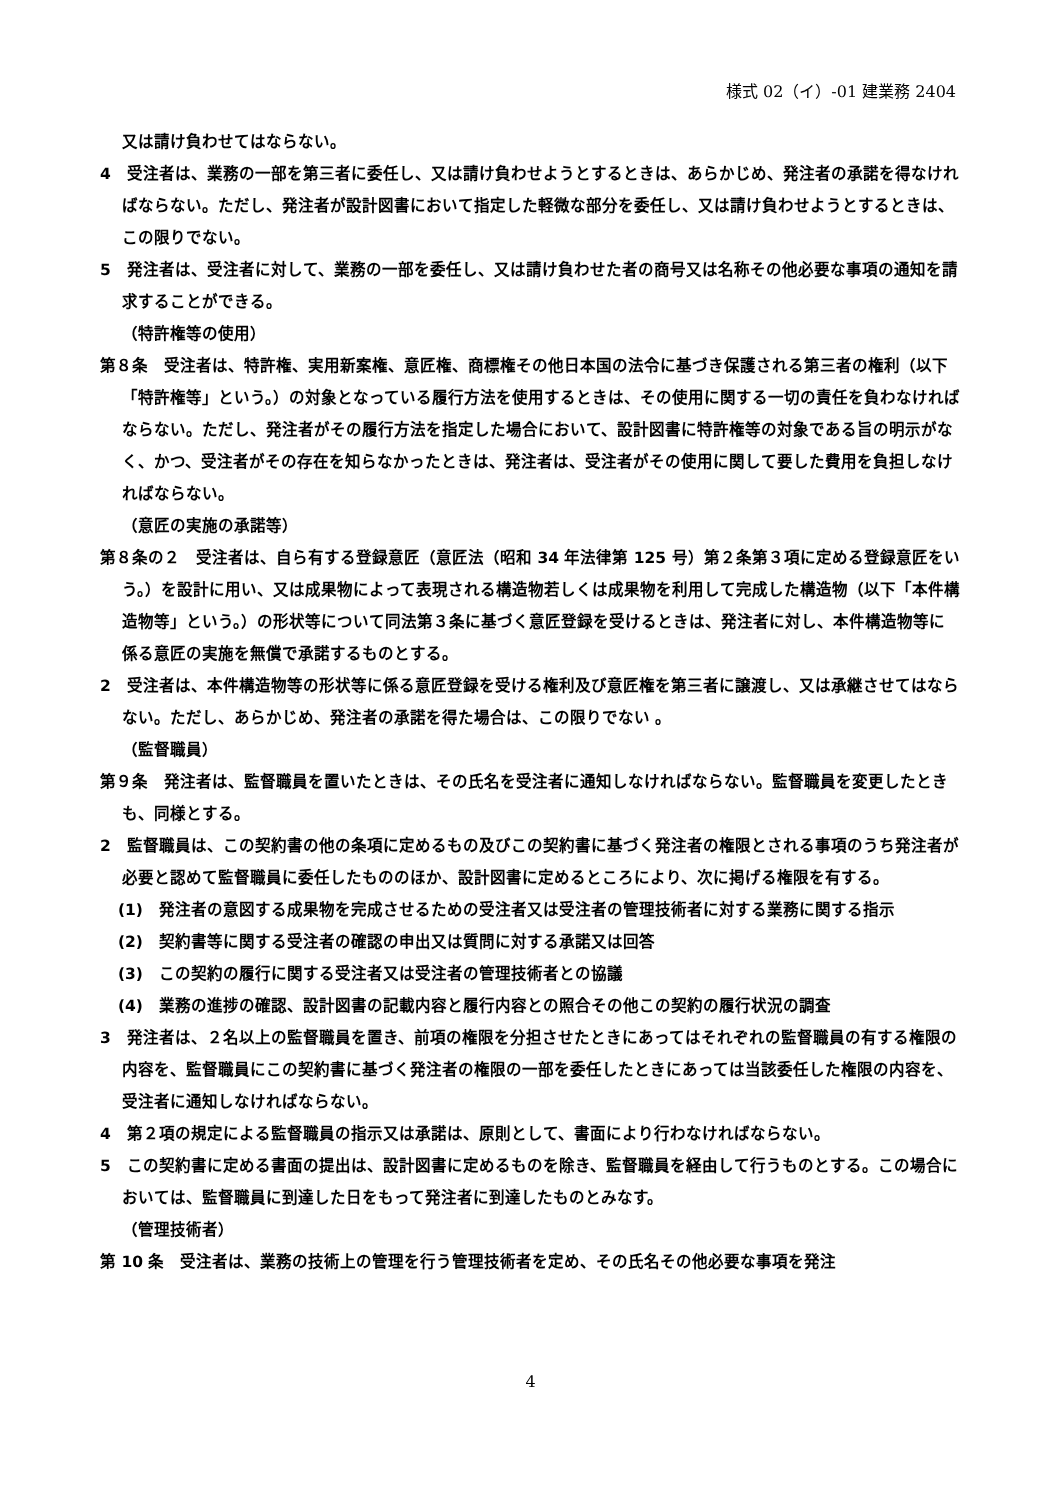様式 02（イ）-01 建業務 2404
又は請け負わせてはならない。
4　受注者は、業務の一部を第三者に委任し、又は請け負わせようとするときは、あらかじめ、発注者の承諾を得なければならない。ただし、発注者が設計図書において指定した軽微な部分を委任し、又は請け負わせようとするときは、この限りでない。
5　発注者は、受注者に対して、業務の一部を委任し、又は請け負わせた者の商号又は名称その他必要な事項の通知を請求することができる。
（特許権等の使用）
第８条　受注者は、特許権、実用新案権、意匠権、商標権その他日本国の法令に基づき保護される第三者の権利（以下「特許権等」という。）の対象となっている履行方法を使用するときは、その使用に関する一切の責任を負わなければならない。ただし、発注者がその履行方法を指定した場合において、設計図書に特許権等の対象である旨の明示がなく、かつ、受注者がその存在を知らなかったときは、発注者は、受注者がその使用に関して要した費用を負担しなければならない。
（意匠の実施の承諾等）
第８条の２　受注者は、自ら有する登録意匠（意匠法（昭和 34 年法律第 125 号）第２条第３項に定める登録意匠をいう。）を設計に用い、又は成果物によって表現される構造物若しくは成果物を利用して完成した構造物（以下「本件構造物等」という。）の形状等について同法第３条に基づく意匠登録を受けるときは、発注者に対し、本件構造物等に係る意匠の実施を無償で承諾するものとする。
2　受注者は、本件構造物等の形状等に係る意匠登録を受ける権利及び意匠権を第三者に譲渡し、又は承継させてはならない。ただし、あらかじめ、発注者の承諾を得た場合は、この限りでない 。
（監督職員）
第９条　発注者は、監督職員を置いたときは、その氏名を受注者に通知しなければならない。監督職員を変更したときも、同様とする。
2　監督職員は、この契約書の他の条項に定めるもの及びこの契約書に基づく発注者の権限とされる事項のうち発注者が必要と認めて監督職員に委任したもののほか、設計図書に定めるところにより、次に掲げる権限を有する。
(1)　発注者の意図する成果物を完成させるための受注者又は受注者の管理技術者に対する業務に関する指示
(2)　契約書等に関する受注者の確認の申出又は質問に対する承諾又は回答
(3)　この契約の履行に関する受注者又は受注者の管理技術者との協議
(4)　業務の進捗の確認、設計図書の記載内容と履行内容との照合その他この契約の履行状況の調査
3　発注者は、２名以上の監督職員を置き、前項の権限を分担させたときにあってはそれぞれの監督職員の有する権限の内容を、監督職員にこの契約書に基づく発注者の権限の一部を委任したときにあっては当該委任した権限の内容を、受注者に通知しなければならない。
4　第２項の規定による監督職員の指示又は承諾は、原則として、書面により行わなければならない。
5　この契約書に定める書面の提出は、設計図書に定めるものを除き、監督職員を経由して行うものとする。この場合においては、監督職員に到達した日をもって発注者に到達したものとみなす。
（管理技術者）
第 10 条　受注者は、業務の技術上の管理を行う管理技術者を定め、その氏名その他必要な事項を発注
4